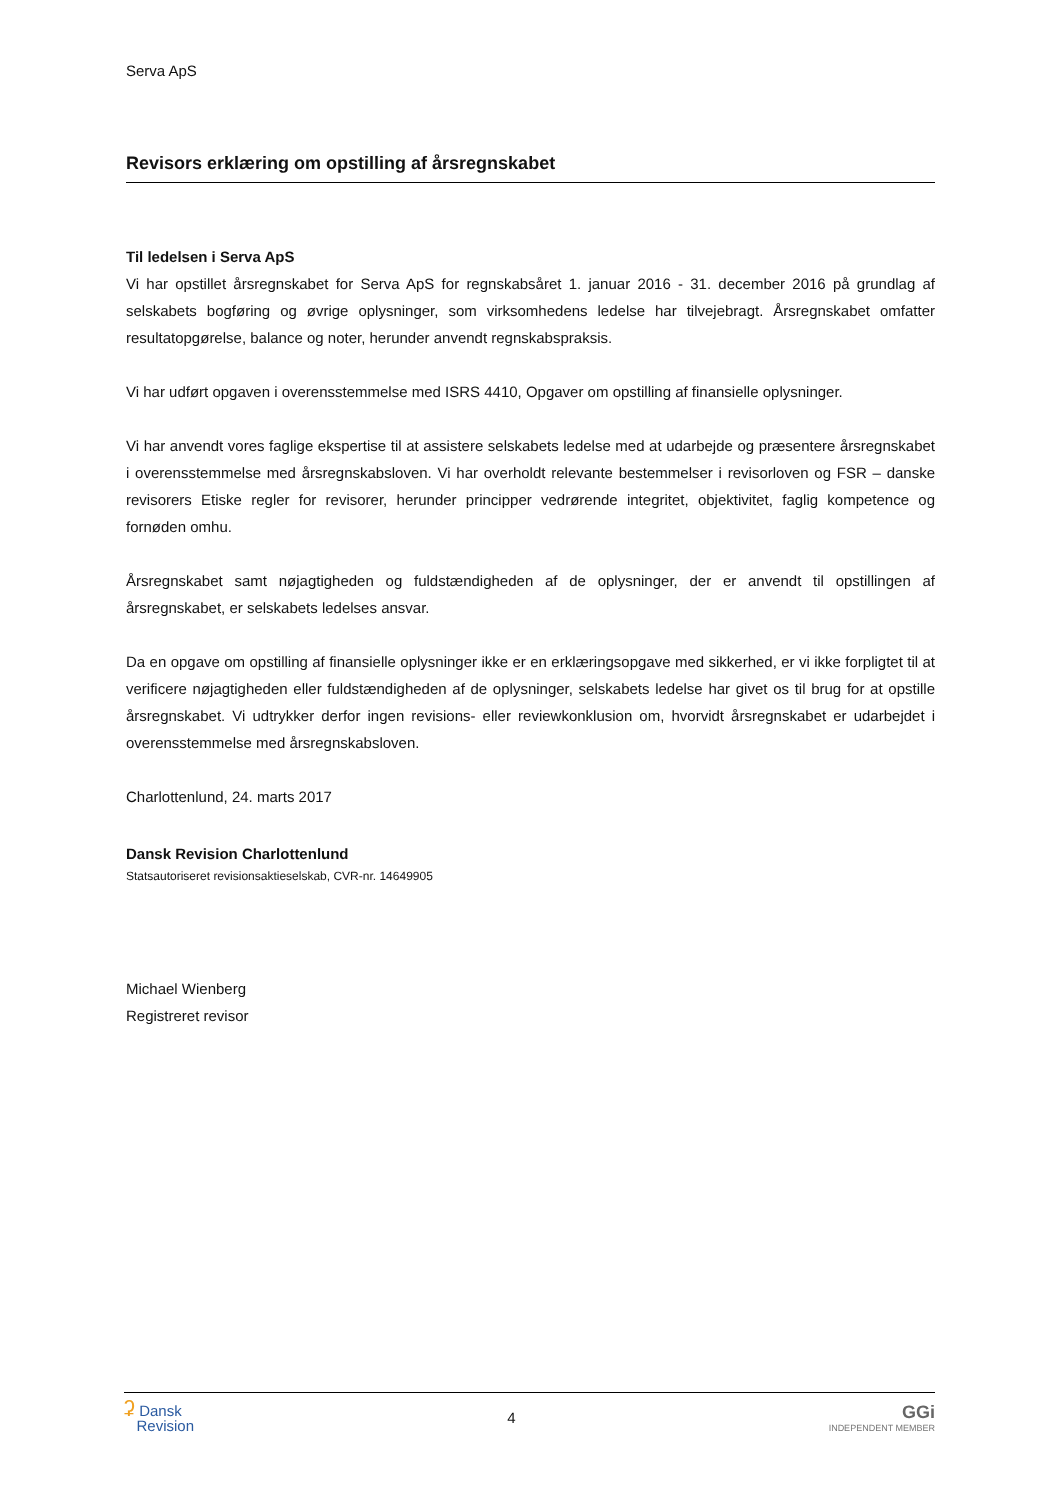Serva ApS
Revisors erklæring om opstilling af årsregnskabet
Til ledelsen i Serva ApS
Vi har opstillet årsregnskabet for Serva ApS for regnskabsåret 1. januar 2016 - 31. december 2016 på grundlag af selskabets bogføring og øvrige oplysninger, som virksomhedens ledelse har tilvejebragt. Årsregnskabet omfatter resultatopgørelse, balance og noter, herunder anvendt regnskabspraksis.
Vi har udført opgaven i overensstemmelse med ISRS 4410, Opgaver om opstilling af finansielle oplysninger.
Vi har anvendt vores faglige ekspertise til at assistere selskabets ledelse med at udarbejde og præsentere årsregnskabet i overensstemmelse med årsregnskabsloven. Vi har overholdt relevante bestemmelser i revisorloven og FSR – danske revisorers Etiske regler for revisorer, herunder principper vedrørende integritet, objektivitet, faglig kompetence og fornøden omhu.
Årsregnskabet samt nøjagtigheden og fuldstændigheden af de oplysninger, der er anvendt til opstillingen af årsregnskabet, er selskabets ledelses ansvar.
Da en opgave om opstilling af finansielle oplysninger ikke er en erklæringsopgave med sikkerhed, er vi ikke forpligtet til at verificere nøjagtigheden eller fuldstændigheden af de oplysninger, selskabets ledelse har givet os til brug for at opstille årsregnskabet. Vi udtrykker derfor ingen revisions- eller reviewkonklusion om, hvorvidt årsregnskabet er udarbejdet i overensstemmelse med årsregnskabsloven.
Charlottenlund, 24. marts 2017
Dansk Revision Charlottenlund
Statsautoriseret revisionsaktieselskab, CVR-nr. 14649905
Michael Wienberg
Registreret revisor
ʡ Dansk
Revision
4
GGi
INDEPENDENT MEMBER